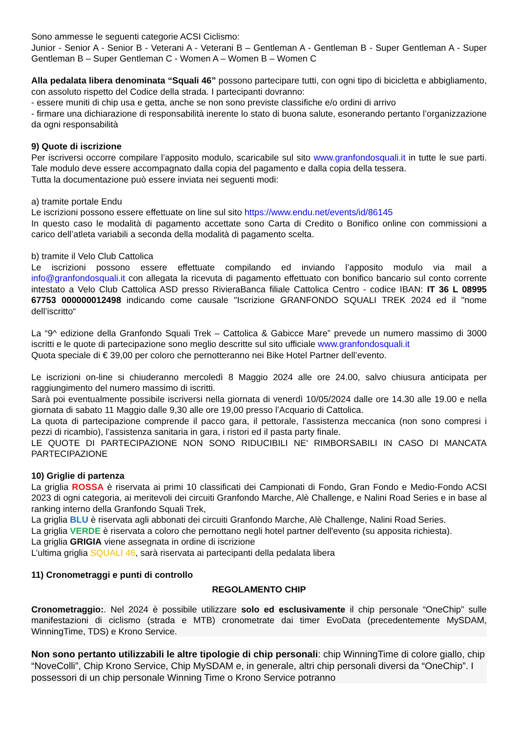Sono ammesse le seguenti categorie ACSI Ciclismo:
Junior - Senior A - Senior B - Veterani A - Veterani B – Gentleman A - Gentleman B - Super Gentleman A - Super Gentleman B – Super Gentleman C - Women A – Women B – Women C
Alla pedalata libera denominata “Squali 46” possono partecipare tutti, con ogni tipo di bicicletta e abbigliamento, con assoluto rispetto del Codice della strada. I partecipanti dovranno:
- essere muniti di chip usa e getta, anche se non sono previste classifiche e/o ordini di arrivo
- firmare una dichiarazione di responsabilità inerente lo stato di buona salute, esonerando pertanto l’organizzazione da ogni responsabilità
9) Quote di iscrizione
Per iscriversi occorre compilare l’apposito modulo, scaricabile sul sito www.granfondosquali.it in tutte le sue parti. Tale modulo deve essere accompagnato dalla copia del pagamento e dalla copia della tessera.
Tutta la documentazione può essere inviata nei seguenti modi:
a) tramite portale Endu
Le iscrizioni possono essere effettuate on line sul sito https://www.endu.net/events/id/86145
In questo caso le modalità di pagamento accettate sono Carta di Credito o Bonifico online con commissioni a carico dell’atleta variabili a seconda della modalità di pagamento scelta.
b) tramite il Velo Club Cattolica
Le iscrizioni possono essere effettuate compilando ed inviando l’apposito modulo via mail a info@granfondosquali.it con allegata la ricevuta di pagamento effettuato con bonifico bancario sul conto corrente intestato a Velo Club Cattolica ASD presso RivieraBanca filiale Cattolica Centro - codice IBAN: IT 36 L 08995 67753 000000012498 indicando come causale "Iscrizione GRANFONDO SQUALI TREK 2024 ed il "nome dell’iscritto“
La “9^ edizione della Granfondo Squali Trek – Cattolica & Gabicce Mare” prevede un numero massimo di 3000 iscritti e le quote di partecipazione sono meglio descritte sul sito ufficiale www.granfondosquali.it
Quota speciale di € 39,00 per coloro che pernotteranno nei Bike Hotel Partner dell’evento.
Le iscrizioni on-line si chiuderanno mercoledì 8 Maggio 2024 alle ore 24.00, salvo chiusura anticipata per raggiungimento del numero massimo di iscritti.
Sarà poi eventualmente possibile iscriversi nella giornata di venerdì 10/05/2024 dalle ore 14.30 alle 19.00 e nella giornata di sabato 11 Maggio dalle 9,30 alle ore 19,00 presso l’Acquario di Cattolica.
La quota di partecipazione comprende il pacco gara, il pettorale, l’assistenza meccanica (non sono compresi i pezzi di ricambio), l’assistenza sanitaria in gara, i ristori ed il pasta party finale.
LE QUOTE DI PARTECIPAZIONE NON SONO RIDUCIBILI NE' RIMBORSABILI IN CASO DI MANCATA PARTECIPAZIONE
10) Griglie di partenza
La griglia ROSSA è riservata ai primi 10 classificati dei Campionati di Fondo, Gran Fondo e Medio-Fondo ACSI 2023 di ogni categoria, ai meritevoli dei circuiti Granfondo Marche, Alè Challenge, e Nalini Road Series e in base al ranking interno della Granfondo Squali Trek,
La griglia BLU è riservata agli abbonati dei circuiti Granfondo Marche, Alè Challenge, Nalini Road Series.
La griglia VERDE è riservata a coloro che pernottano negli hotel partner dell'evento (su apposita richiesta).
La griglia GRIGIA viene assegnata in ordine di iscrizione
L’ultima griglia SQUALI 46, sarà riservata ai partecipanti della pedalata libera
11) Cronometraggi e punti di controllo
REGOLAMENTO CHIP
Cronometraggio:. Nel 2024 è possibile utilizzare solo ed esclusivamente il chip personale “OneChip” sulle manifestazioni di ciclismo (strada e MTB) cronometrate dai timer EvoData (precedentemente MySDAM, WinningTime, TDS) e Krono Service.
Non sono pertanto utilizzabili le altre tipologie di chip personali: chip WinningTime di colore giallo, chip “NoveColli”, Chip Krono Service, Chip MySDAM e, in generale, altri chip personali diversi da “OneChip”. I possessori di un chip personale Winning Time o Krono Service potranno